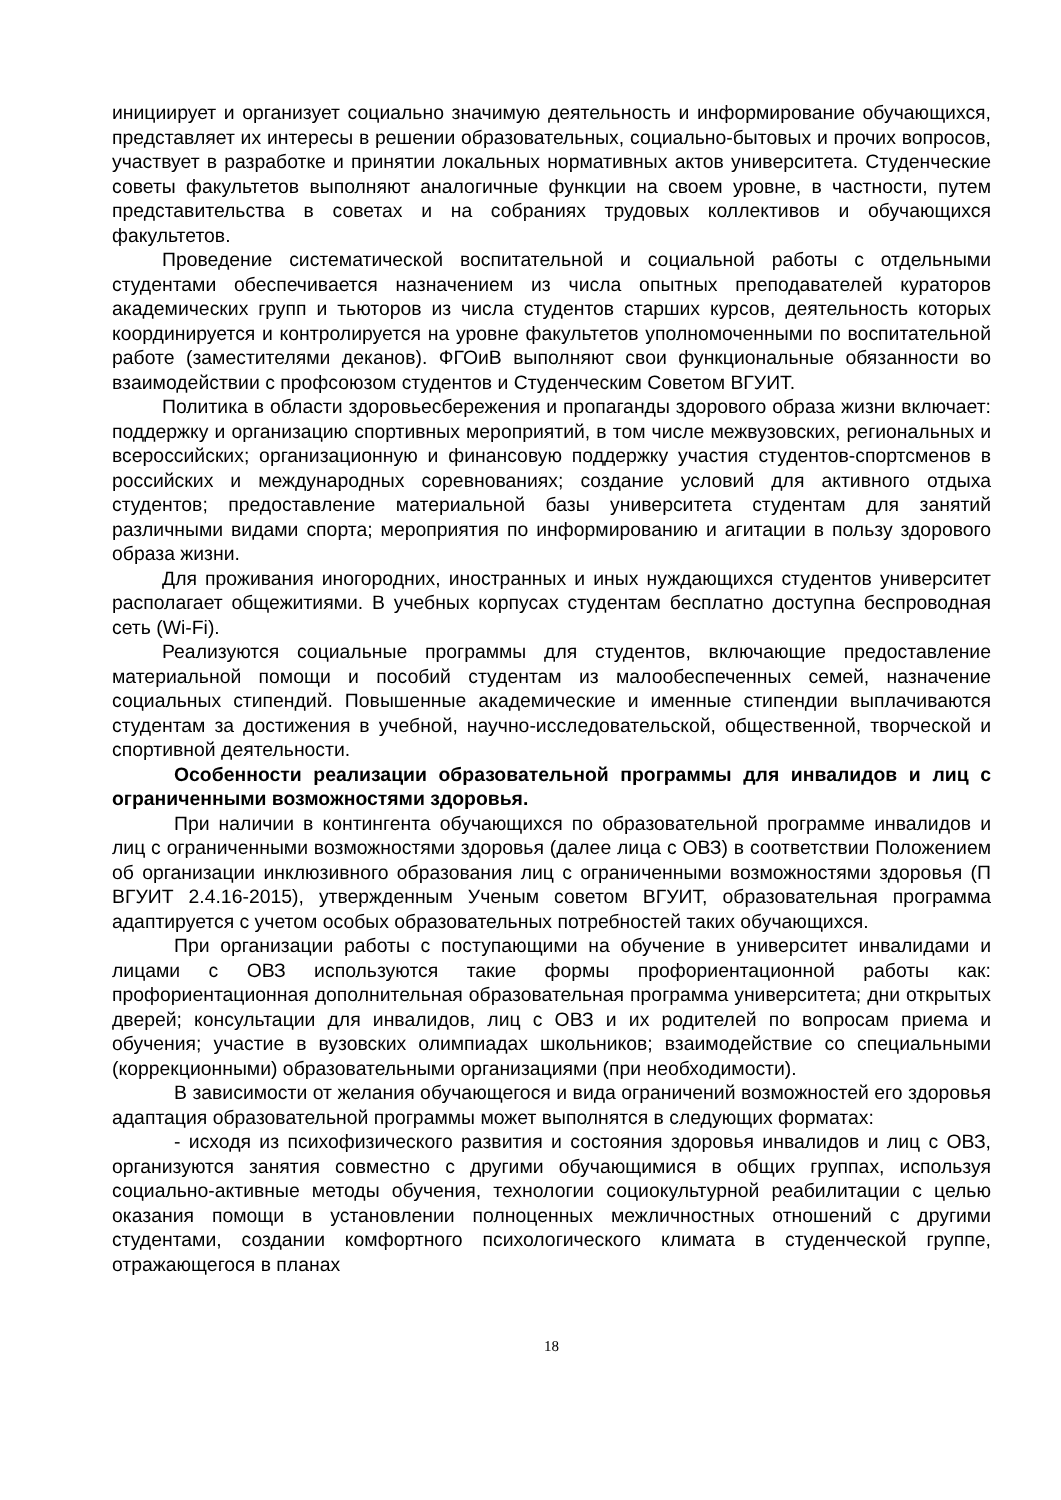инициирует и организует социально значимую деятельность и информирование обучающихся, представляет их интересы в решении образовательных, социально-бытовых и прочих вопросов, участвует в разработке и принятии локальных нормативных актов университета. Студенческие советы факультетов выполняют аналогичные функции на своем уровне, в частности, путем представительства в советах и на собраниях трудовых коллективов и обучающихся факультетов.
Проведение систематической воспитательной и социальной работы с отдельными студентами обеспечивается назначением из числа опытных преподавателей кураторов академических групп и тьюторов из числа студентов старших курсов, деятельность которых координируется и контролируется на уровне факультетов уполномоченными по воспитательной работе (заместителями деканов). ФГОиВ выполняют свои функциональные обязанности во взаимодействии с профсоюзом студентов и Студенческим Советом ВГУИТ.
Политика в области здоровьесбережения и пропаганды здорового образа жизни включает: поддержку и организацию спортивных мероприятий, в том числе межвузовских, региональных и всероссийских; организационную и финансовую поддержку участия студентов-спортсменов в российских и международных соревнованиях; создание условий для активного отдыха студентов; предоставление материальной базы университета студентам для занятий различными видами спорта; мероприятия по информированию и агитации в пользу здорового образа жизни.
Для проживания иногородних, иностранных и иных нуждающихся студентов университет располагает общежитиями. В учебных корпусах студентам бесплатно доступна беспроводная сеть (Wi-Fi).
Реализуются социальные программы для студентов, включающие предоставление материальной помощи и пособий студентам из малообеспеченных семей, назначение социальных стипендий. Повышенные академические и именные стипендии выплачиваются студентам за достижения в учебной, научно-исследовательской, общественной, творческой и спортивной деятельности.
Особенности реализации образовательной программы для инвалидов и лиц с ограниченными возможностями здоровья.
При наличии в контингента обучающихся по образовательной программе инвалидов и лиц с ограниченными возможностями здоровья (далее лица с ОВЗ) в соответствии Положением об организации инклюзивного образования лиц с ограниченными возможностями здоровья (П ВГУИТ 2.4.16-2015), утвержденным Ученым советом ВГУИТ, образовательная программа адаптируется с учетом особых образовательных потребностей таких обучающихся.
При организации работы с поступающими на обучение в университет инвалидами и лицами с ОВЗ используются такие формы профориентационной работы как: профориентационная дополнительная образовательная программа университета; дни открытых дверей; консультации для инвалидов, лиц с ОВЗ и их родителей по вопросам приема и обучения; участие в вузовских олимпиадах школьников; взаимодействие со специальными (коррекционными) образовательными организациями (при необходимости).
В зависимости от желания обучающегося и вида ограничений возможностей его здоровья адаптация образовательной программы может выполнятся в следующих форматах:
- исходя из психофизического развития и состояния здоровья инвалидов и лиц с ОВЗ, организуются занятия совместно с другими обучающимися в общих группах, используя социально-активные методы обучения, технологии социокультурной реабилитации с целью оказания помощи в установлении полноценных межличностных отношений с другими студентами, создании комфортного психологического климата в студенческой группе, отражающегося в планах
18